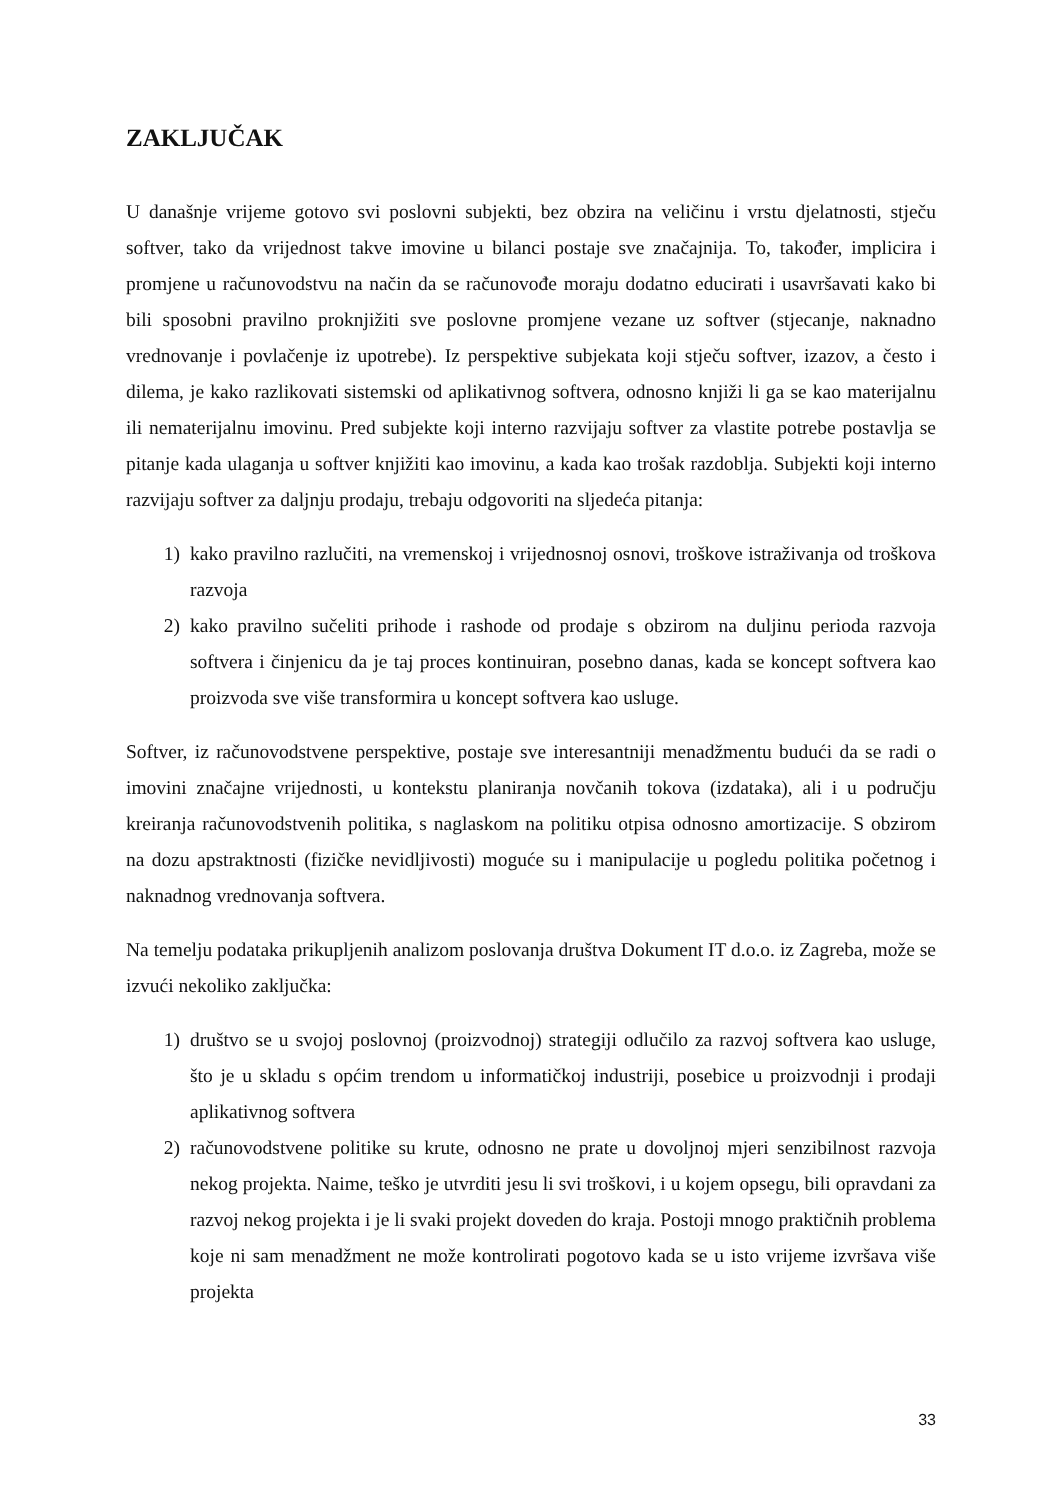ZAKLJUČAK
U današnje vrijeme gotovo svi poslovni subjekti, bez obzira na veličinu i vrstu djelatnosti, stječu softver, tako da vrijednost takve imovine u bilanci postaje sve značajnija. To, također, implicira i promjene u računovodstvu na način da se računovođe moraju dodatno educirati i usavršavati kako bi bili sposobni pravilno proknjižiti sve poslovne promjene vezane uz softver (stjecanje, naknadno vrednovanje i povlačenje iz upotrebe). Iz perspektive subjekata koji stječu softver, izazov, a često i dilema, je kako razlikovati sistemski od aplikativnog softvera, odnosno knjiži li ga se kao materijalnu ili nematerijalnu imovinu. Pred subjekte koji interno razvijaju softver za vlastite potrebe postavlja se pitanje kada ulaganja u softver knjižiti kao imovinu, a kada kao trošak razdoblja. Subjekti koji interno razvijaju softver za daljnju prodaju, trebaju odgovoriti na sljedeća pitanja:
1) kako pravilno razlučiti, na vremenskoj i vrijednosnoj osnovi, troškove istraživanja od troškova razvoja
2) kako pravilno sučeliti prihode i rashode od prodaje s obzirom na duljinu perioda razvoja softvera i činjenicu da je taj proces kontinuiran, posebno danas, kada se koncept softvera kao proizvoda sve više transformira u koncept softvera kao usluge.
Softver, iz računovodstvene perspektive, postaje sve interesantniji menadžmentu budući da se radi o imovini značajne vrijednosti, u kontekstu planiranja novčanih tokova (izdataka), ali i u području kreiranja računovodstvenih politika, s naglaskom na politiku otpisa odnosno amortizacije. S obzirom na dozu apstraktnosti (fizičke nevidljivosti) moguće su i manipulacije u pogledu politika početnog i naknadnog vrednovanja softvera.
Na temelju podataka prikupljenih analizom poslovanja društva Dokument IT d.o.o. iz Zagreba, može se izvući nekoliko zaključka:
1) društvo se u svojoj poslovnoj (proizvodnoj) strategiji odlučilo za razvoj softvera kao usluge, što je u skladu s općim trendom u informatičkoj industriji, posebice u proizvodnji i prodaji aplikativnog softvera
2) računovodstvene politike su krute, odnosno ne prate u dovoljnoj mjeri senzibilnost razvoja nekog projekta. Naime, teško je utvrditi jesu li svi troškovi, i u kojem opsegu, bili opravdani za razvoj nekog projekta i je li svaki projekt doveden do kraja. Postoji mnogo praktičnih problema koje ni sam menadžment ne može kontrolirati pogotovo kada se u isto vrijeme izvršava više projekta
33